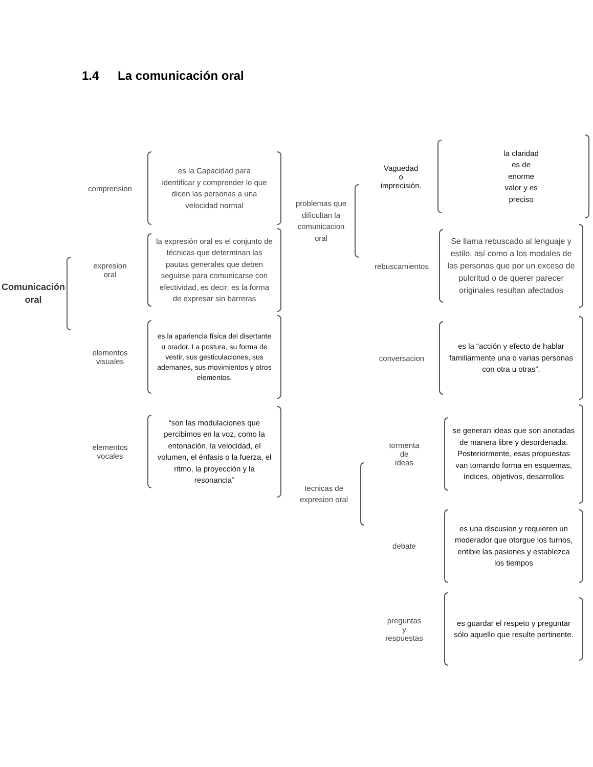1.4 La comunicación oral
Comunicación oral
comprension
es la Capacidad para identificar y comprender lo que dicen las personas a una velocidad normal
expresion
oral
la expresión oral es el conjunto de técnicas que determinan las pautas generales que deben seguirse para comunicarse con efectividad, es decir, es la forma de expresar sin barreras
elementos
visuales
es la apariencia física del disertante u orador. La postura, su forma de vestir, sus gesticulaciones, sus ademanes, sus movimientos y otros elementos.
elementos
vocales
“son las modulaciones que percibimos en la voz, como la entonación, la velocidad, el volumen, el énfasis o la fuerza, el ritmo, la proyección y la resonancia”
problemas que dificultan la comunicacion oral
tecnicas de expresion oral
Vaguedad
o
imprecisión.
la claridad
es de
enorme
valor y es
preciso
rebuscamientos
Se llama rebuscado al lenguaje y estilo, así como a los modales de las personas que por un exceso de pulcritud o de querer parecer originales resultan afectados
conversacion
es la “acción y efecto de hablar familiarmente una o varias personas con otra u otras”.
tormenta
de
ideas
se generan ideas que son anotadas de manera libre y desordenada. Posteriormente, esas propuestas van tomando forma en esquemas, índices, objetivos, desarrollos
debate
es una discusion y requieren un moderador que otorgue los turnos, entibie las pasiones y establezca los tiempos
preguntas
y
respuestas
es guardar el respeto y preguntar sólo aquello que resulte pertinente.